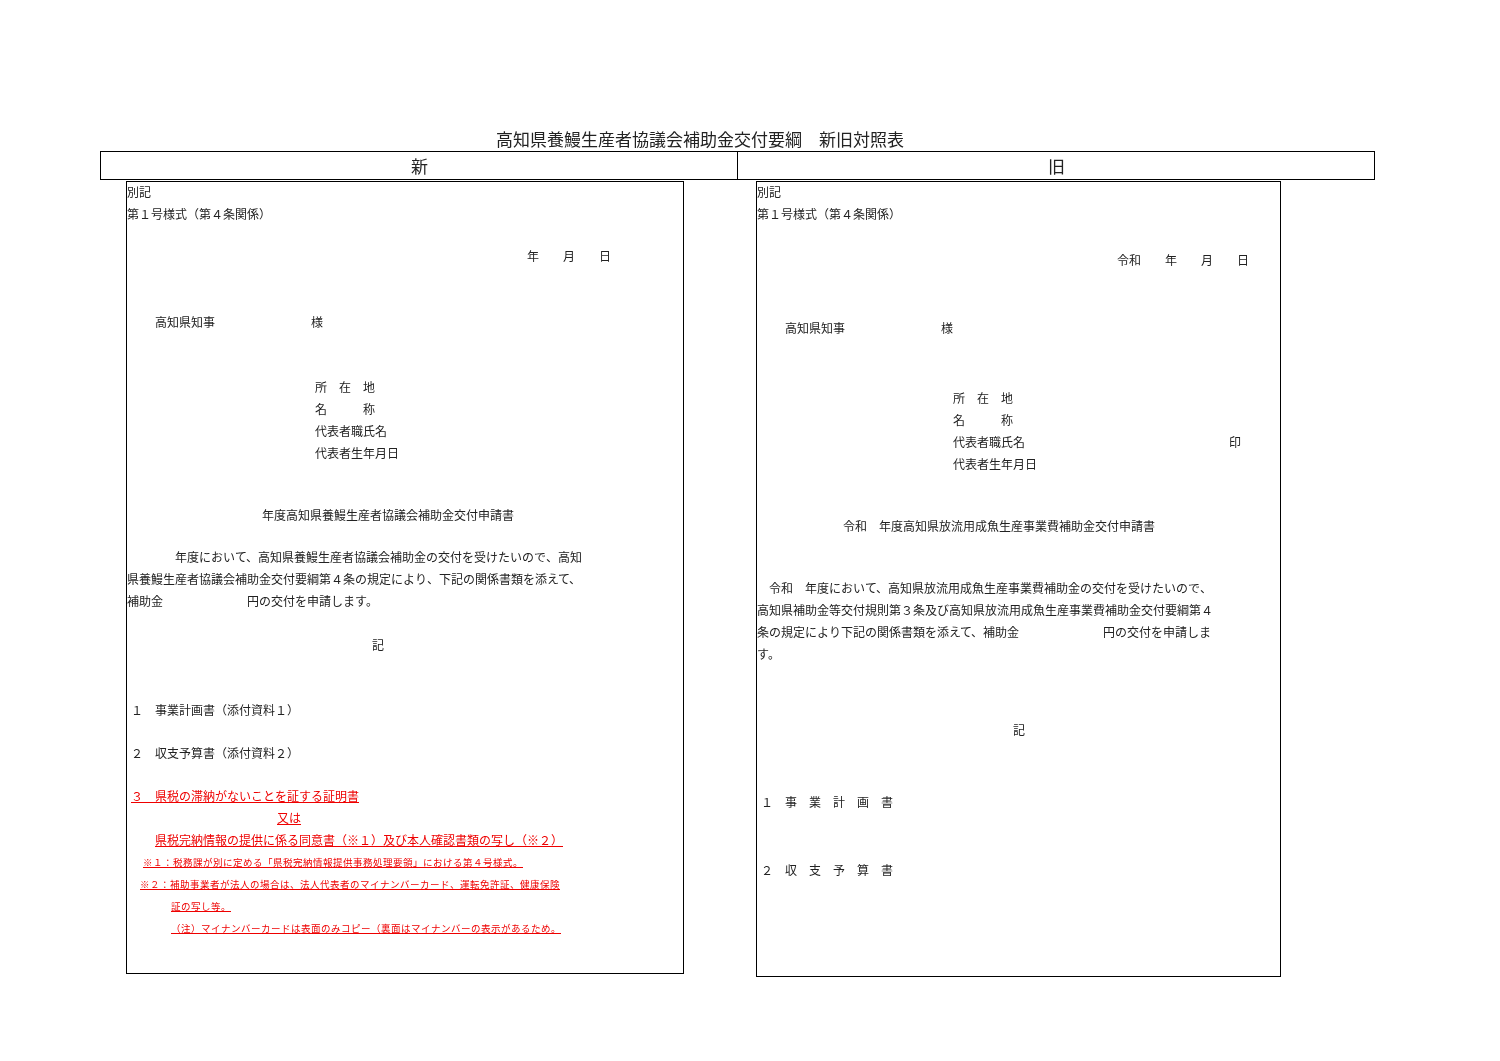高知県養鰻生産者協議会補助金交付要綱　新旧対照表
| 新 | 旧 |
| --- | --- |
別記
第１号様式（第４条関係）
年　　月　　日
高知県知事　　　　　　　　様
所　在　地
名　　　称
代表者職氏名
代表者生年月日
年度高知県養鰻生産者協議会補助金交付申請書
　　　　年度において、高知県養鰻生産者協議会補助金の交付を受けたいので、高知
県養鰻生産者協議会補助金交付要綱第４条の規定により、下記の関係書類を添えて、
補助金　　　　　　　円の交付を申請します。
記
１　事業計画書（添付資料１）
２　収支予算書（添付資料２）
３　県税の滞納がないことを証する証明書
又は
県税完納情報の提供に係る同意書（※１）及び本人確認書類の写し（※２）
※１：税務課が別に定める「県税完納情報提供事務処理要領」における第４号様式。
※２：補助事業者が法人の場合は、法人代表者のマイナンバーカード、運転免許証、健康保険
証の写し等。
（注）マイナンバーカードは表面のみコピー（裏面はマイナンバーの表示があるため。
別記
第１号様式（第４条関係）
令和　　年　　月　　日
高知県知事　　　　　　　　様
所　在　地
名　　　称
代表者職氏名　　　　　　　　　　　　　　　　　印
代表者生年月日
令和　年度高知県放流用成魚生産事業費補助金交付申請書
　令和　年度において、高知県放流用成魚生産事業費補助金の交付を受けたいので、
高知県補助金等交付規則第３条及び高知県放流用成魚生産事業費補助金交付要綱第４
条の規定により下記の関係書類を添えて、補助金　　　　　　　円の交付を申請しま
す。
記
１　事　業　計　画　書
２　収　支　予　算　書